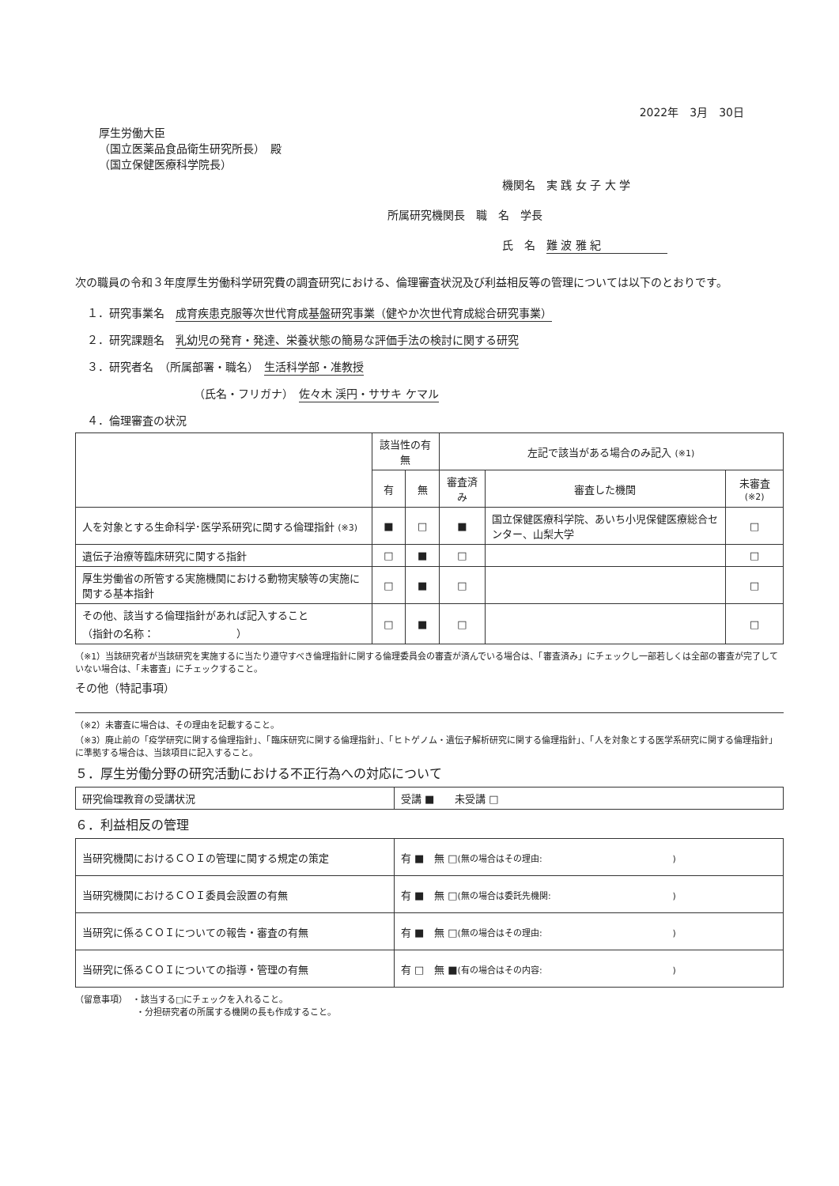2022年　3月　30日
厚生労働大臣
（国立医薬品食品衛生研究所長）　殿
（国立保健医療科学院長）
機関名　実 践 女 子 大 学
所属研究機関長　職　名　学長
氏　名　難 波 雅 紀　　　　　　
次の職員の令和３年度厚生労働科学研究費の調査研究における、倫理審査状況及び利益相反等の管理については以下のとおりです。
１．研究事業名　成育疾患克服等次世代育成基盤研究事業（健やか次世代育成総合研究事業）
２．研究課題名　乳幼児の発育・発達、栄養状態の簡易な評価手法の検討に関する研究
３．研究者名　（所属部署・職名）　生活科学部・准教授
（氏名・フリガナ）　佐々木 渓円・ササキ ケマル
４．倫理審査の状況
| | 該当性の有無 | | 左記で該当がある場合のみ記入 (※1) | | |
| --- | --- | --- | --- | --- | --- |
| | 有 | 無 | 審査済み | 審査した機関 | 未審査 (※2) |
| 人を対象とする生命科学･医学系研究に関する倫理指針 (※3) | ■ | □ | ■ | 国立保健医療科学院、あいち小児保健医療総合センター、山梨大学 | □ |
| 遺伝子治療等臨床研究に関する指針 | □ | ■ | □ | | □ |
| 厚生労働省の所管する実施機関における動物実験等の実施に関する基本指針 | □ | ■ | □ | | □ |
| その他、該当する倫理指針があれば記入すること （指針の名称： ） | □ | ■ | □ | | □ |
（※1）当該研究者が当該研究を実施するに当たり遵守すべき倫理指針に関する倫理委員会の審査が済んでいる場合は、「審査済み」にチェックし一部若しくは全部の審査が完了していない場合は、「未審査」にチェックすること。
その他（特記事項）
（※2）未審査に場合は、その理由を記載すること。
（※3）廃止前の「疫学研究に関する倫理指針」、「臨床研究に関する倫理指針」、「ヒトゲノム・遺伝子解析研究に関する倫理指針」、「人を対象とする医学系研究に関する倫理指針」に準拠する場合は、当該項目に記入すること。
５．厚生労働分野の研究活動における不正行為への対応について
| 研究倫理教育の受講状況 | 受講 ■ 未受講 □ |
６．利益相反の管理
| 当研究機関におけるＣＯＩの管理に関する規定の策定 | 有 ■ 無 □ (無の場合はその理由: ) |
| 当研究機関におけるＣＯＩ委員会設置の有無 | 有 ■ 無 □ (無の場合は委託先機関: ) |
| 当研究に係るＣＯＩについての報告・審査の有無 | 有 ■ 無 □ (無の場合はその理由: ) |
| 当研究に係るＣＯＩについての指導・管理の有無 | 有 □ 無 ■ (有の場合はその内容: ) |
（留意事項）　・該当する□にチェックを入れること。
　　　　　　　・分担研究者の所属する機関の長も作成すること。